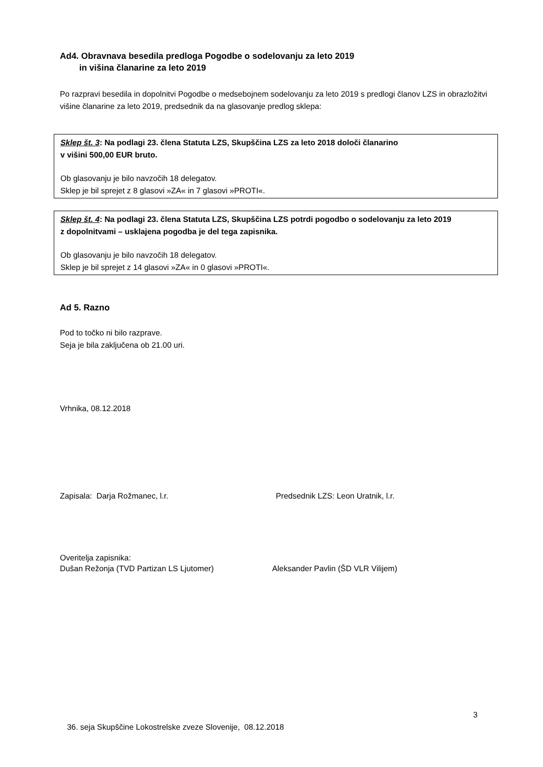Ad4. Obravnava besedila predloga Pogodbe o sodelovanju za leto 2019
in višina članarine za leto 2019
Po razpravi besedila in dopolnitvi Pogodbe o medsebojnem sodelovanju za leto 2019 s predlogi članov LZS in obrazložitvi višine članarine za leto 2019, predsednik da na glasovanje predlog sklepa:
Sklep št. 3: Na podlagi 23. člena Statuta LZS, Skupščina LZS za leto 2018 določi članarino
v višini 500,00 EUR bruto.
Ob glasovanju je bilo navzočih 18 delegatov.
Sklep je bil sprejet z 8 glasovi »ZA« in 7 glasovi »PROTI«.
Sklep št. 4: Na podlagi 23. člena Statuta LZS, Skupščina LZS potrdi pogodbo o sodelovanju za leto 2019
z dopolnitvami – usklajena pogodba je del tega zapisnika.
Ob glasovanju je bilo navzočih 18 delegatov.
Sklep je bil sprejet z 14 glasovi »ZA« in 0 glasovi »PROTI«.
Ad 5. Razno
Pod to točko ni bilo razprave.
Seja je bila zaključena ob 21.00 uri.
Vrhnika, 08.12.2018
Zapisala: Darja Rožmanec, l.r. Predsednik LZS: Leon Uratnik, l.r.
Overitelja zapisnika:
Dušan Režonja (TVD Partizan LS Ljutomer) Aleksander Pavlin (ŠD VLR Vilijem)
3
36. seja Skupščine Lokostrelske zveze Slovenije, 08.12.2018